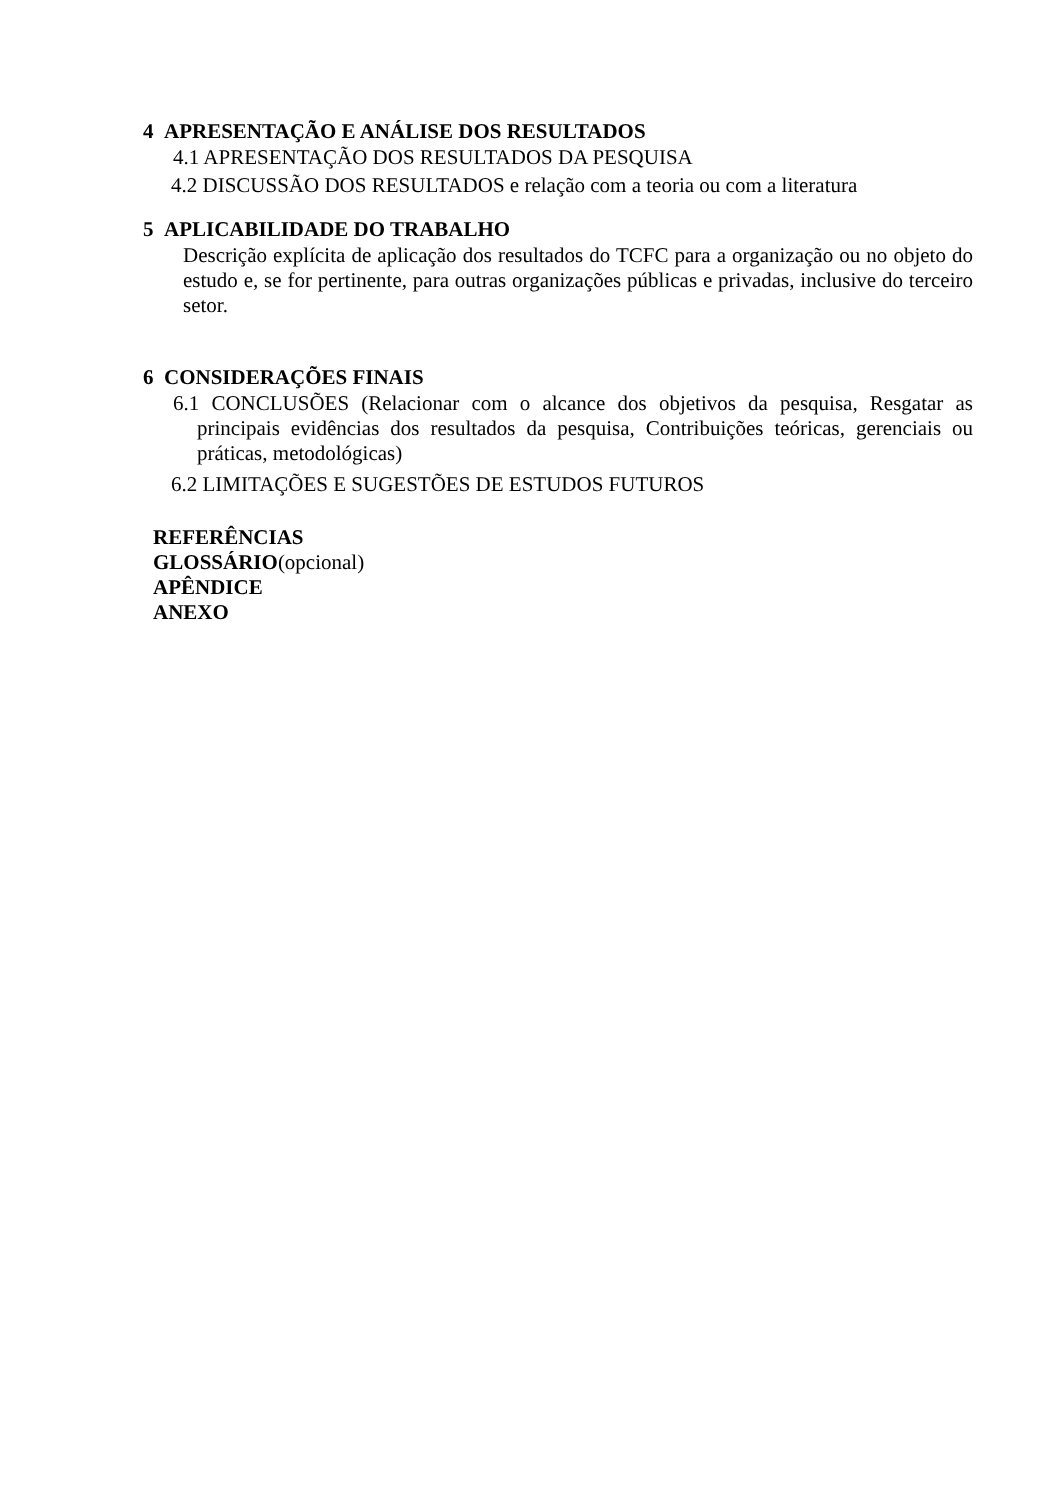4 APRESENTAÇÃO E ANÁLISE DOS RESULTADOS
4.1 APRESENTAÇÃO DOS RESULTADOS DA PESQUISA
4.2 DISCUSSÃO DOS RESULTADOS e relação com a teoria ou com a literatura
5 APLICABILIDADE DO TRABALHO
Descrição explícita de aplicação dos resultados do TCFC para a organização ou no objeto do estudo e, se for pertinente, para outras organizações públicas e privadas, inclusive do terceiro setor.
6 CONSIDERAÇÕES FINAIS
6.1 CONCLUSÕES (Relacionar com o alcance dos objetivos da pesquisa, Resgatar as principais evidências dos resultados da pesquisa, Contribuições teóricas, gerenciais ou práticas, metodológicas)
6.2 LIMITAÇÕES E SUGESTÕES DE ESTUDOS FUTUROS
REFERÊNCIAS
GLOSSÁRIO(opcional)
APÊNDICE
ANEXO